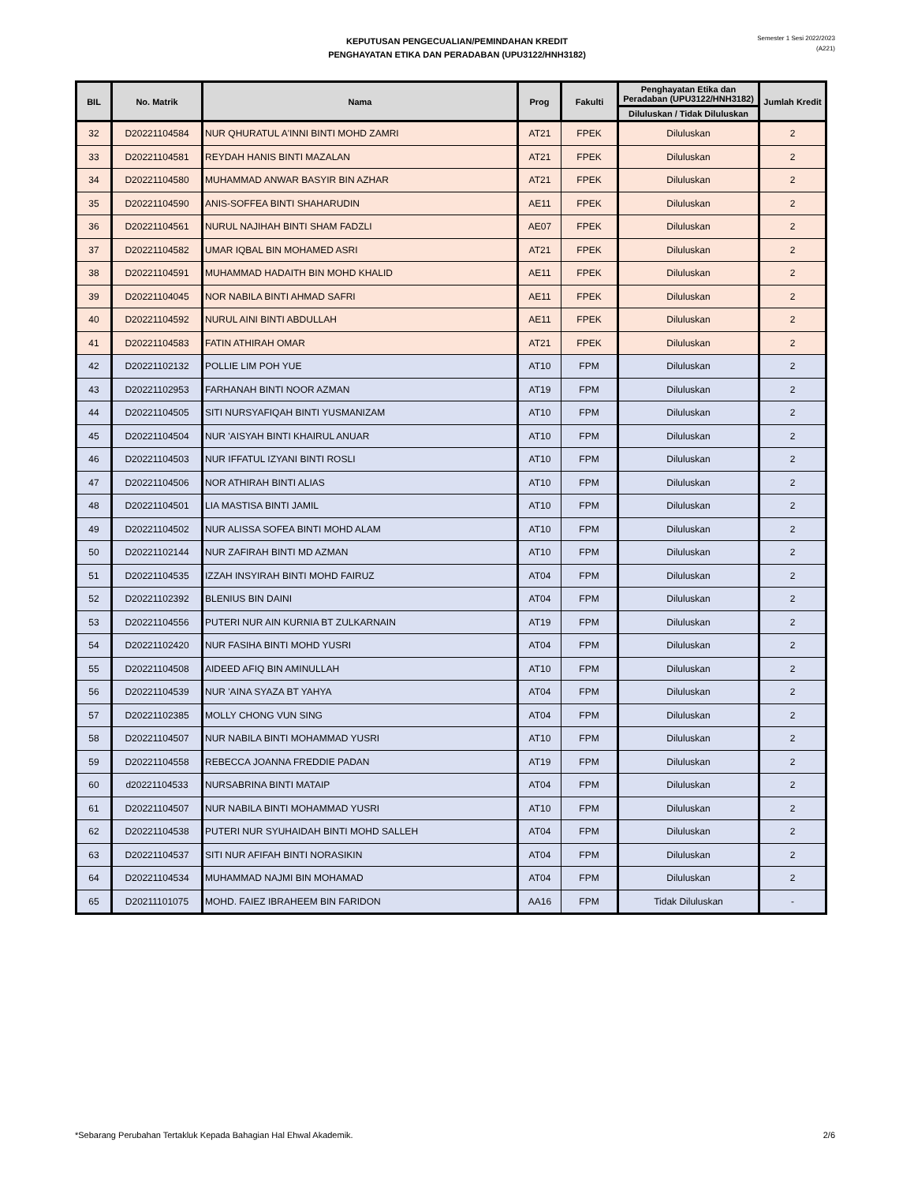KEPUTUSAN PENGECUALIAN/PEMINDAHAN KREDIT
PENGHAYATAN ETIKA DAN PERADABAN (UPU3122/HNH3182)
Semester 1 Sesi 2022/2023
(A221)
| BIL | No. Matrik | Nama | Prog | Fakulti | Penghayatan Etika dan Peradaban (UPU3122/HNH3182) | Jumlah Kredit |
| --- | --- | --- | --- | --- | --- | --- |
| | | | | | Diluluskan / Tidak Diluluskan | |
| 32 | D20221104584 | NUR QHURATUL A'INNI BINTI MOHD ZAMRI | AT21 | FPEK | Diluluskan | 2 |
| 33 | D20221104581 | REYDAH HANIS BINTI MAZALAN | AT21 | FPEK | Diluluskan | 2 |
| 34 | D20221104580 | MUHAMMAD ANWAR BASYIR BIN AZHAR | AT21 | FPEK | Diluluskan | 2 |
| 35 | D20221104590 | ANIS-SOFFEA BINTI SHAHARUDIN | AE11 | FPEK | Diluluskan | 2 |
| 36 | D20221104561 | NURUL NAJIHAH BINTI SHAM FADZLI | AE07 | FPEK | Diluluskan | 2 |
| 37 | D20221104582 | UMAR IQBAL BIN MOHAMED ASRI | AT21 | FPEK | Diluluskan | 2 |
| 38 | D20221104591 | MUHAMMAD HADAITH BIN MOHD KHALID | AE11 | FPEK | Diluluskan | 2 |
| 39 | D20221104045 | NOR NABILA BINTI AHMAD SAFRI | AE11 | FPEK | Diluluskan | 2 |
| 40 | D20221104592 | NURUL AINI BINTI ABDULLAH | AE11 | FPEK | Diluluskan | 2 |
| 41 | D20221104583 | FATIN ATHIRAH OMAR | AT21 | FPEK | Diluluskan | 2 |
| 42 | D20221102132 | POLLIE LIM POH YUE | AT10 | FPM | Diluluskan | 2 |
| 43 | D20221102953 | FARHANAH BINTI NOOR AZMAN | AT19 | FPM | Diluluskan | 2 |
| 44 | D20221104505 | SITI NURSYAFIQAH BINTI YUSMANIZAM | AT10 | FPM | Diluluskan | 2 |
| 45 | D20221104504 | NUR 'AISYAH BINTI KHAIRUL ANUAR | AT10 | FPM | Diluluskan | 2 |
| 46 | D20221104503 | NUR IFFATUL IZYANI BINTI ROSLI | AT10 | FPM | Diluluskan | 2 |
| 47 | D20221104506 | NOR ATHIRAH BINTI ALIAS | AT10 | FPM | Diluluskan | 2 |
| 48 | D20221104501 | LIA MASTISA BINTI JAMIL | AT10 | FPM | Diluluskan | 2 |
| 49 | D20221104502 | NUR ALISSA SOFEA BINTI MOHD ALAM | AT10 | FPM | Diluluskan | 2 |
| 50 | D20221102144 | NUR ZAFIRAH BINTI MD AZMAN | AT10 | FPM | Diluluskan | 2 |
| 51 | D20221104535 | IZZAH INSYIRAH BINTI MOHD FAIRUZ | AT04 | FPM | Diluluskan | 2 |
| 52 | D20221102392 | BLENIUS BIN DAINI | AT04 | FPM | Diluluskan | 2 |
| 53 | D20221104556 | PUTERI NUR AIN KURNIA BT ZULKARNAIN | AT19 | FPM | Diluluskan | 2 |
| 54 | D20221102420 | NUR FASIHA BINTI MOHD YUSRI | AT04 | FPM | Diluluskan | 2 |
| 55 | D20221104508 | AIDEED AFIQ BIN AMINULLAH | AT10 | FPM | Diluluskan | 2 |
| 56 | D20221104539 | NUR 'AINA SYAZA BT YAHYA | AT04 | FPM | Diluluskan | 2 |
| 57 | D20221102385 | MOLLY CHONG VUN SING | AT04 | FPM | Diluluskan | 2 |
| 58 | D20221104507 | NUR NABILA BINTI MOHAMMAD YUSRI | AT10 | FPM | Diluluskan | 2 |
| 59 | D20221104558 | REBECCA JOANNA FREDDIE PADAN | AT19 | FPM | Diluluskan | 2 |
| 60 | d20221104533 | NURSABRINA BINTI MATAIP | AT04 | FPM | Diluluskan | 2 |
| 61 | D20221104507 | NUR NABILA BINTI MOHAMMAD YUSRI | AT10 | FPM | Diluluskan | 2 |
| 62 | D20221104538 | PUTERI NUR SYUHAIDAH BINTI MOHD SALLEH | AT04 | FPM | Diluluskan | 2 |
| 63 | D20221104537 | SITI NUR AFIFAH BINTI NORASIKIN | AT04 | FPM | Diluluskan | 2 |
| 64 | D20221104534 | MUHAMMAD NAJMI BIN MOHAMAD | AT04 | FPM | Diluluskan | 2 |
| 65 | D20211101075 | MOHD. FAIEZ IBRAHEEM BIN FARIDON | AA16 | FPM | Tidak Diluluskan | - |
*Sebarang Perubahan Tertakluk Kepada Bahagian Hal Ehwal Akademik. 2/6